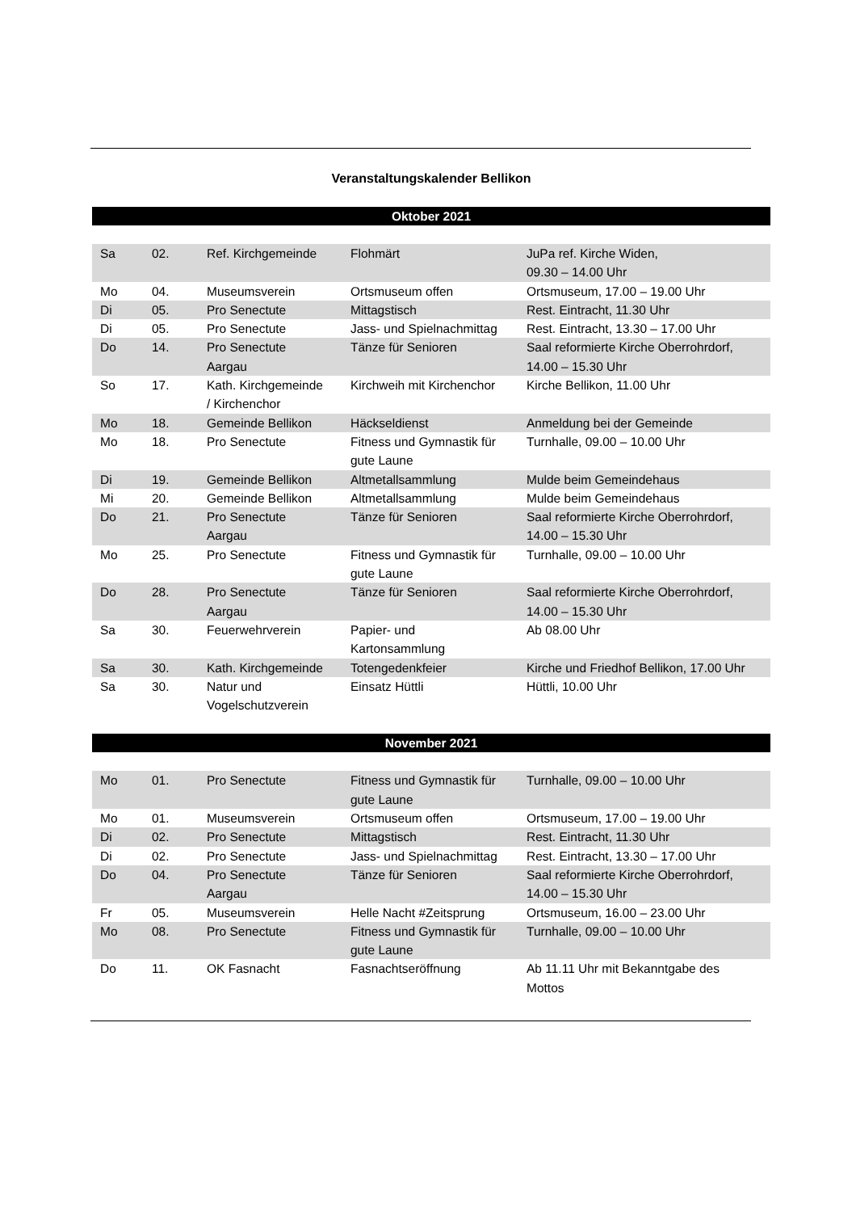Veranstaltungskalender Bellikon
Oktober 2021
| Sa | 02. | Ref. Kirchgemeinde | Flohmärt | JuPa ref. Kirche Widen, 09.30 – 14.00 Uhr |
| Mo | 04. | Museumsverein | Ortsmuseum offen | Ortsmuseum, 17.00 – 19.00 Uhr |
| Di | 05. | Pro Senectute | Mittagstisch | Rest. Eintracht, 11.30 Uhr |
| Di | 05. | Pro Senectute | Jass- und Spielnachmittag | Rest. Eintracht, 13.30 – 17.00 Uhr |
| Do | 14. | Pro Senectute Aargau | Tänze für Senioren | Saal reformierte Kirche Oberrohrdorf, 14.00 – 15.30 Uhr |
| So | 17. | Kath. Kirchgemeinde / Kirchenchor | Kirchweih mit Kirchenchor | Kirche Bellikon, 11.00 Uhr |
| Mo | 18. | Gemeinde Bellikon | Häckseldienst | Anmeldung bei der Gemeinde |
| Mo | 18. | Pro Senectute | Fitness und Gymnastik für gute Laune | Turnhalle, 09.00 – 10.00 Uhr |
| Di | 19. | Gemeinde Bellikon | Altmetallsammlung | Mulde beim Gemeindehaus |
| Mi | 20. | Gemeinde Bellikon | Altmetallsammlung | Mulde beim Gemeindehaus |
| Do | 21. | Pro Senectute Aargau | Tänze für Senioren | Saal reformierte Kirche Oberrohrdorf, 14.00 – 15.30 Uhr |
| Mo | 25. | Pro Senectute | Fitness und Gymnastik für gute Laune | Turnhalle, 09.00 – 10.00 Uhr |
| Do | 28. | Pro Senectute Aargau | Tänze für Senioren | Saal reformierte Kirche Oberrohrdorf, 14.00 – 15.30 Uhr |
| Sa | 30. | Feuerwehrverein | Papier- und Kartonsammlung | Ab 08.00 Uhr |
| Sa | 30. | Kath. Kirchgemeinde | Totengedenkfeier | Kirche und Friedhof Bellikon, 17.00 Uhr |
| Sa | 30. | Natur und Vogelschutzverein | Einsatz Hüttli | Hüttli, 10.00 Uhr |
November 2021
| Mo | 01. | Pro Senectute | Fitness und Gymnastik für gute Laune | Turnhalle, 09.00 – 10.00 Uhr |
| Mo | 01. | Museumsverein | Ortsmuseum offen | Ortsmuseum, 17.00 – 19.00 Uhr |
| Di | 02. | Pro Senectute | Mittagstisch | Rest. Eintracht, 11.30 Uhr |
| Di | 02. | Pro Senectute | Jass- und Spielnachmittag | Rest. Eintracht, 13.30 – 17.00 Uhr |
| Do | 04. | Pro Senectute Aargau | Tänze für Senioren | Saal reformierte Kirche Oberrohrdorf, 14.00 – 15.30 Uhr |
| Fr | 05. | Museumsverein | Helle Nacht #Zeitsprung | Ortsmuseum, 16.00 – 23.00 Uhr |
| Mo | 08. | Pro Senectute | Fitness und Gymnastik für gute Laune | Turnhalle, 09.00 – 10.00 Uhr |
| Do | 11. | OK Fasnacht | Fasnachtseröffnung | Ab 11.11 Uhr mit Bekanntgabe des Mottos |